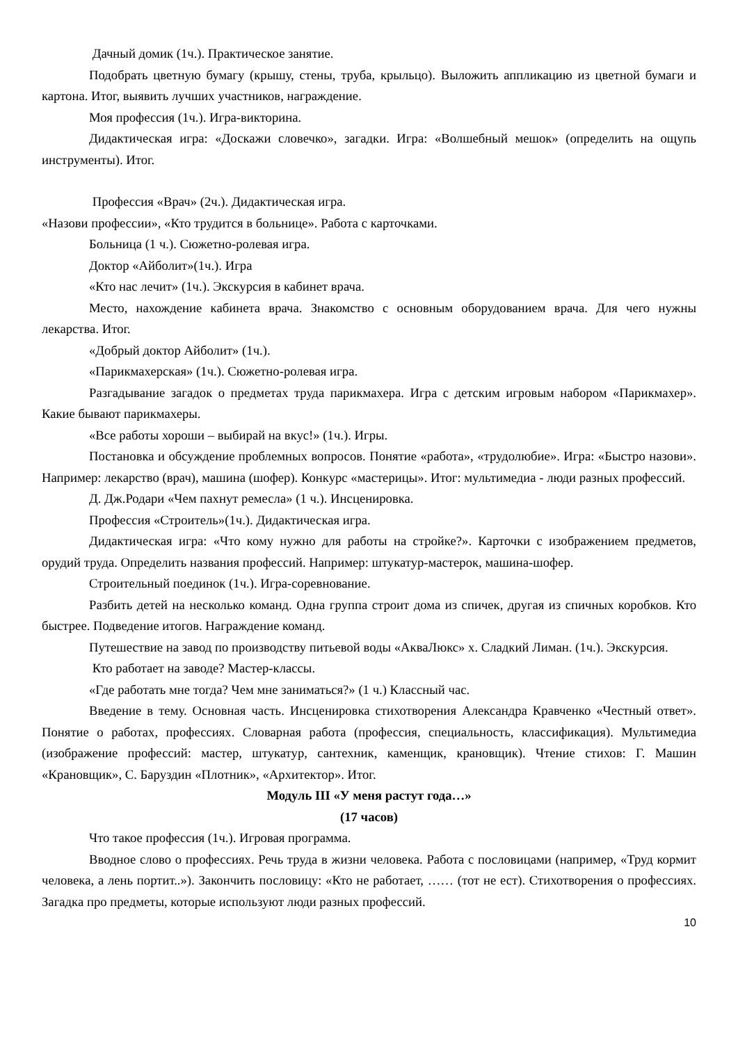Дачный домик (1ч.). Практическое занятие.
Подобрать цветную бумагу (крышу, стены, труба, крыльцо). Выложить аппликацию из цветной бумаги и картона. Итог, выявить лучших участников, награждение.
Моя профессия (1ч.). Игра-викторина.
Дидактическая игра: «Доскажи словечко», загадки. Игра: «Волшебный мешок» (определить на ощупь инструменты). Итог.
Профессия «Врач» (2ч.). Дидактическая игра.
«Назови профессии», «Кто трудится в больнице». Работа с карточками.
Больница (1 ч.). Сюжетно-ролевая игра.
Доктор «Айболит»(1ч.). Игра
«Кто нас лечит» (1ч.). Экскурсия в кабинет врача.
Место, нахождение кабинета врача. Знакомство с основным оборудованием врача. Для чего нужны лекарства. Итог.
«Добрый доктор Айболит» (1ч.).
«Парикмахерская» (1ч.). Сюжетно-ролевая игра.
Разгадывание загадок о предметах труда парикмахера. Игра с детским игровым набором «Парикмахер». Какие бывают парикмахеры.
«Все работы хороши – выбирай на вкус!» (1ч.). Игры.
Постановка и обсуждение проблемных вопросов. Понятие «работа», «трудолюбие». Игра: «Быстро назови». Например: лекарство (врач), машина (шофер). Конкурс «мастерицы». Итог: мультимедиа - люди разных профессий.
Д. Дж.Родари «Чем пахнут ремесла» (1 ч.). Инсценировка.
Профессия «Строитель»(1ч.). Дидактическая игра.
Дидактическая игра: «Что кому нужно для работы на стройке?». Карточки с изображением предметов, орудий труда. Определить названия профессий. Например: штукатур-мастерок, машина-шофер.
Строительный поединок (1ч.). Игра-соревнование.
Разбить детей на несколько команд. Одна группа строит дома из спичек, другая из спичных коробков. Кто быстрее. Подведение итогов. Награждение команд.
Путешествие на завод по производству питьевой воды «АкваЛюкс» х. Сладкий Лиман. (1ч.). Экскурсия.
Кто работает на заводе? Мастер-классы.
«Где работать мне тогда? Чем мне заниматься?» (1 ч.) Классный час.
Введение в тему. Основная часть. Инсценировка стихотворения Александра Кравченко «Честный ответ». Понятие о работах, профессиях. Словарная работа (профессия, специальность, классификация). Мультимедиа (изображение профессий: мастер, штукатур, сантехник, каменщик, крановщик). Чтение стихов: Г. Машин «Крановщик», С. Баруздин «Плотник», «Архитектор». Итог.
Модуль III «У меня растут года…»
(17 часов)
Что такое профессия (1ч.). Игровая программа.
Вводное слово о профессиях. Речь труда в жизни человека. Работа с пословицами (например, «Труд кормит человека, а лень портит..»). Закончить пословицу: «Кто не работает, …… (тот не ест). Стихотворения о профессиях. Загадка про предметы, которые используют люди разных профессий.
10